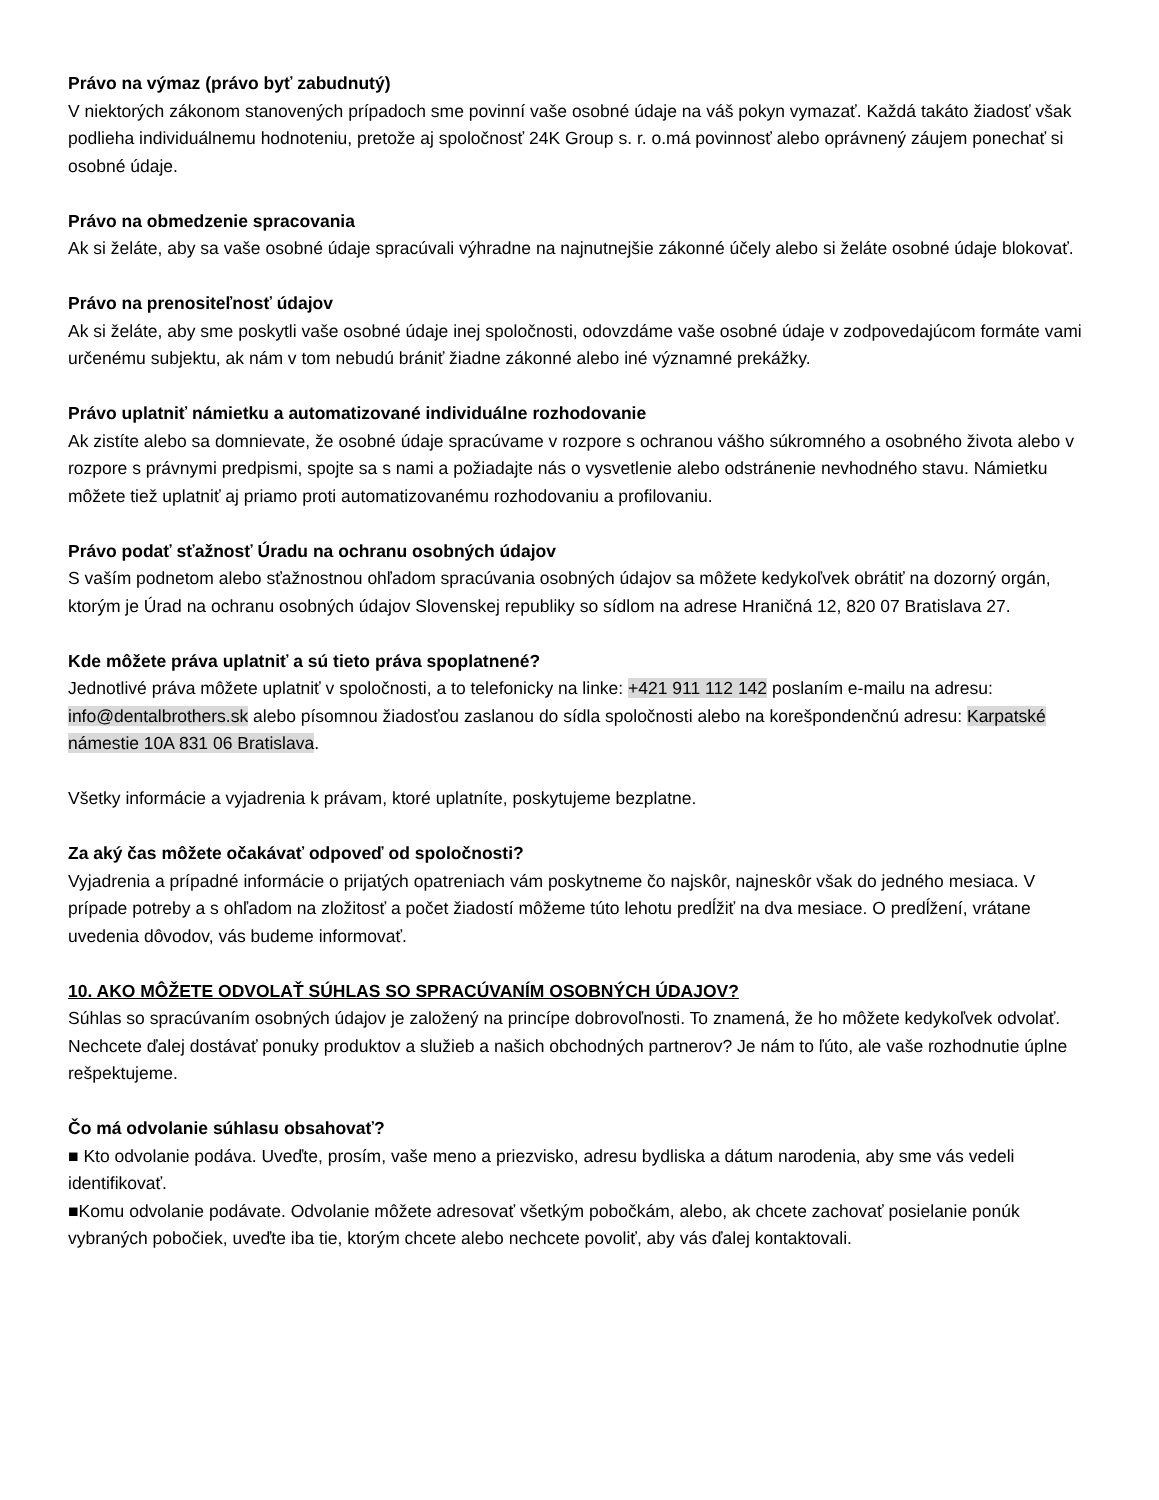Právo na výmaz (právo byť zabudnutý)
V niektorých zákonom stanovených prípadoch sme povinní vaše osobné údaje na váš pokyn vymazať. Každá takáto žiadosť však podlieha individuálnemu hodnoteniu, pretože aj spoločnosť 24K Group s. r. o.má povinnosť alebo oprávnený záujem ponechať si osobné údaje.
Právo na obmedzenie spracovania
Ak si želáte, aby sa vaše osobné údaje spracúvali výhradne na najnutnejšie zákonné účely alebo si želáte osobné údaje blokovať.
Právo na prenositeľnosť údajov
Ak si želáte, aby sme poskytli vaše osobné údaje inej spoločnosti, odovzdáme vaše osobné údaje v zodpovedajúcom formáte vami určenému subjektu, ak nám v tom nebudú brániť žiadne zákonné alebo iné významné prekážky.
Právo uplatniť námietku a automatizované individuálne rozhodovanie
Ak zistíte alebo sa domnievate, že osobné údaje spracúvame v rozpore s ochranou vášho súkromného a osobného života alebo v rozpore s právnymi predpismi, spojte sa s nami a požiadajte nás o vysvetlenie alebo odstránenie nevhodného stavu. Námietku môžete tiež uplatniť aj priamo proti automatizovanému rozhodovaniu a profilovaniu.
Právo podať sťažnosť Úradu na ochranu osobných údajov
S vaším podnetom alebo sťažnostnou ohľadom spracúvania osobných údajov sa môžete kedykoľvek obrátiť na dozorný orgán, ktorým je Úrad na ochranu osobných údajov Slovenskej republiky so sídlom na adrese Hraničná 12, 820 07 Bratislava 27.
Kde môžete práva uplatniť a sú tieto práva spoplatnené?
Jednotlivé práva môžete uplatniť v spoločnosti, a to telefonicky na linke: +421 911 112 142 poslaním e-mailu na adresu: info@dentalbrothers.sk alebo písomnou žiadosťou zaslanou do sídla spoločnosti alebo na korešpondenčnú adresu: Karpatské námestie 10A 831 06 Bratislava.
Všetky informácie a vyjadrenia k právam, ktoré uplatníte, poskytujeme bezplatne.
Za aký čas môžete očakávať odpoveď od spoločnosti?
Vyjadrenia a prípadné informácie o prijatých opatreniach vám poskytneme čo najskôr, najneskôr však do jedného mesiaca. V prípade potreby a s ohľadom na zložitosť a počet žiadostí môžeme túto lehotu predĺžiť na dva mesiace. O predĺžení, vrátane uvedenia dôvodov, vás budeme informovať.
10. AKO MÔŽETE ODVOLAŤ SÚHLAS SO SPRACÚVANÍM OSOBNÝCH ÚDAJOV?
Súhlas so spracúvaním osobných údajov je založený na princípe dobrovoľnosti. To znamená, že ho môžete kedykoľvek odvolať. Nechcete ďalej dostávať ponuky produktov a služieb a našich obchodných partnerov? Je nám to ľúto, ale vaše rozhodnutie úplne rešpektujeme.
Čo má odvolanie súhlasu obsahovať?
■ Kto odvolanie podáva. Uveďte, prosím, vaše meno a priezvisko, adresu bydliska a dátum narodenia, aby sme vás vedeli identifikovať.
■Komu odvolanie podávate. Odvolanie môžete adresovať všetkým pobočkám, alebo, ak chcete zachovať posielanie ponúk vybraných pobočiek, uveďte iba tie, ktorým chcete alebo nechcete povoliť, aby vás ďalej kontaktovali.